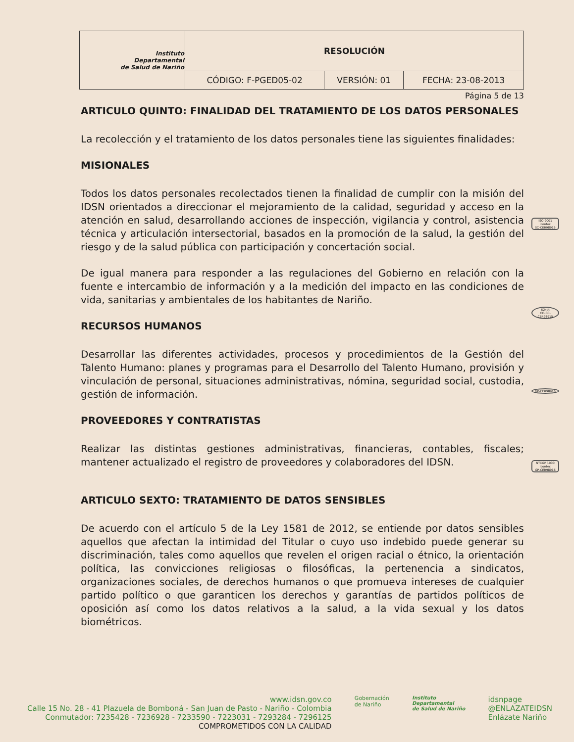| Instituto Departamental de Salud de Nariño | RESOLUCIÓN | | |
| | CÓDIGO: F-PGED05-02 | VERSIÓN: 01 | FECHA: 23-08-2013 |
Página 5 de 13
ARTICULO QUINTO: FINALIDAD DEL TRATAMIENTO DE LOS DATOS PERSONALES
La recolección y el tratamiento de los datos personales tiene las siguientes finalidades:
MISIONALES
Todos los datos personales recolectados tienen la finalidad de cumplir con la misión del IDSN orientados a direccionar el mejoramiento de la calidad, seguridad y acceso en la atención en salud, desarrollando acciones de inspección, vigilancia y control, asistencia técnica y articulación intersectorial, basados en la promoción de la salud, la gestión del riesgo y de la salud pública con participación y concertación social.
De igual manera para responder a las regulaciones del Gobierno en relación con la fuente e intercambio de información y a la medición del impacto en las condiciones de vida, sanitarias y ambientales de los habitantes de Nariño.
RECURSOS HUMANOS
Desarrollar las diferentes actividades, procesos y procedimientos de la Gestión del Talento Humano: planes y programas para el Desarrollo del Talento Humano, provisión y vinculación de personal, situaciones administrativas, nómina, seguridad social, custodia, gestión de información.
PROVEEDORES Y CONTRATISTAS
Realizar las distintas gestiones administrativas, financieras, contables, fiscales; mantener actualizado el registro de proveedores y colaboradores del IDSN.
ARTICULO SEXTO: TRATAMIENTO DE DATOS SENSIBLES
De acuerdo con el artículo 5 de la Ley 1581 de 2012, se entiende por datos sensibles aquellos que afectan la intimidad del Titular o cuyo uso indebido puede generar su discriminación, tales como aquellos que revelen el origen racial o étnico, la orientación política, las convicciones religiosas o filosóficas, la pertenencia a sindicatos, organizaciones sociales, de derechos humanos o que promueva intereses de cualquier partido político o que garanticen los derechos y garantías de partidos políticos de oposición así como los datos relativos a la salud, a la vida sexual y los datos biométricos.
ISO 9001
icontec
SC-CER98915
IQNet
CO-SC-CER98915
GP-CER98916
NTCGP 1000
icontec
GP-CER98916
www.idsn.gov.co
Calle 15 No. 28 - 41 Plazuela de Bomboná - San Juan de Pasto - Nariño - Colombia
Conmutador: 7235428 - 7236928 - 7233590 - 7223031 - 7293284 - 7296125
COMPROMETIDOS CON LA CALIDAD
Gobernación
de Nariño
Instituto
Departamental
de Salud de Nariño
idsnpage
@ENLAZATEIDSN
Enlázate Nariño